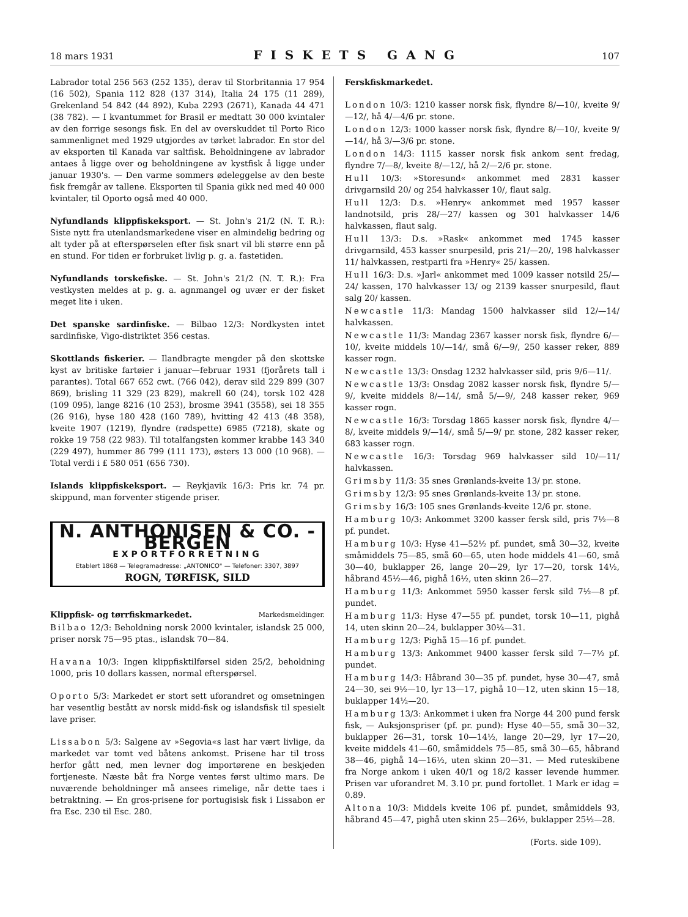18 mars 1931 FISKETS GANG 107
Labrador total 256 563 (252 135), derav til Storbritannia 17 954 (16 502), Spania 112 828 (137 314), Italia 24 175 (11 289), Grekenland 54 842 (44 892), Kuba 2293 (2671), Kanada 44 471 (38 782). — I kvantummet for Brasil er medtatt 30 000 kvintaler av den forrige sesongs fisk. En del av overskuddet til Porto Rico sammenlignet med 1929 utgjordes av tørket labrador. En stor del av eksporten til Kanada var saltfisk. Beholdningene av labrador antaes å ligge over og beholdningene av kystfisk å ligge under januar 1930's. — Den varme sommers ødeleggelse av den beste fisk fremgår av tallene. Eksporten til Spania gikk ned med 40 000 kvintaler, til Oporto også med 40 000.
Nyfundlands klippfiskeksport. — St. John's 21/2 (N. T. R.): Siste nytt fra utenlandsmarkedene viser en almindelig bedring og alt tyder på at efterspørselen efter fisk snart vil bli større enn på en stund. For tiden er forbruket livlig p. g. a. fastetiden.
Nyfundlands torskefiske. — St. John's 21/2 (N. T. R.): Fra vestkysten meldes at p. g. a. agnmangel og uvær er der fisket meget lite i uken.
Det spanske sardinfiske. — Bilbao 12/3: Nordkysten intet sardinfiske, Vigo-distriktet 356 cestas.
Skottlands fiskerier. — Ilandbragte mengder på den skottske kyst av britiske fartøier i januar—februar 1931 (fjorårets tall i parantes). Total 667 652 cwt. (766 042), derav sild 229 899 (307 869), brisling 11 329 (23 829), makrell 60 (24), torsk 102 428 (109 095), lange 8216 (10 253), brosme 3941 (3558), sei 18 355 (26 916), hyse 180 428 (160 789), hvitting 42 413 (48 358), kveite 1907 (1219), flyndre (rødspette) 6985 (7218), skate og rokke 19 758 (22 983). Til totalfangsten kommer krabbe 143 340 (229 497), hummer 86 799 (111 173), østers 13 000 (10 968). — Total verdi i £ 580 051 (656 730).
Islands klippfiskeksport. — Reykjavik 16/3: Pris kr. 74 pr. skippund, man forventer stigende priser.
N. ANTHONISEN & CO. - BERGEN
EXPORTFORRETNING
Etablert 1868 — Telegramadresse: „ANTONICO" — Telefoner: 3307, 3897
ROGN, TØRFISK, SILD
Klippfisk- og tørrfiskmarkedet. Markedsmeldinger.
Bilbao 12/3: Beholdning norsk 2000 kvintaler, islandsk 25 000, priser norsk 75—95 ptas., islandsk 70—84.
Havana 10/3: Ingen klippfisktilførsel siden 25/2, beholdning 1000, pris 10 dollars kassen, normal efterspørsel.
Oporto 5/3: Markedet er stort sett uforandret og omsetningen har vesentlig bestått av norsk midd-fisk og islandsfisk til spesielt lave priser.
Lissabon 5/3: Salgene av »Segovia«s last har vært livlige, da markedet var tomt ved båtens ankomst. Prisene har til tross herfor gått ned, men levner dog importørene en beskjeden fortjeneste. Næste båt fra Norge ventes først ultimo mars. De nuværende beholdninger må ansees rimelige, når dette taes i betraktning. — En gros-prisene for portugisisk fisk i Lissabon er fra Esc. 230 til Esc. 280.
Ferskfiskmarkedet.
London 10/3: 1210 kasser norsk fisk, flyndre 8/—10/, kveite 9/—12/, hå 4/—4/6 pr. stone.
London 12/3: 1000 kasser norsk fisk, flyndre 8/—10/, kveite 9/—14/, hå 3/—3/6 pr. stone.
London 14/3: 1115 kasser norsk fisk ankom sent fredag, flyndre 7/—8/, kveite 8/—12/, hå 2/—2/6 pr. stone.
Hull 10/3: »Storesund« ankommet med 2831 kasser drivgarnsild 20/ og 254 halvkasser 10/, flaut salg.
Hull 12/3: D.s. »Henry« ankommet med 1957 kasser landnotsild, pris 28/—27/ kassen og 301 halvkasser 14/6 halvkassen, flaut salg.
Hull 13/3: D.s. »Rask« ankommet med 1745 kasser drivgarnsild, 453 kasser snurpesild, pris 21/—20/, 198 halvkasser 11/ halvkassen, restparti fra »Henry« 25/ kassen.
Hull 16/3: D.s. »Jarl« ankommet med 1009 kasser notsild 25/—24/ kassen, 170 halvkasser 13/ og 2139 kasser snurpesild, flaut salg 20/ kassen.
Newcastle 11/3: Mandag 1500 halvkasser sild 12/—14/ halvkassen.
Newcastle 11/3: Mandag 2367 kasser norsk fisk, flyndre 6/—10/, kveite middels 10/—14/, små 6/—9/, 250 kasser reker, 889 kasser rogn.
Newcastle 13/3: Onsdag 1232 halvkasser sild, pris 9/6—11/.
Newcastle 13/3: Onsdag 2082 kasser norsk fisk, flyndre 5/—9/, kveite middels 8/—14/, små 5/—9/, 248 kasser reker, 969 kasser rogn.
Newcastle 16/3: Torsdag 1865 kasser norsk fisk, flyndre 4/—8/, kveite middels 9/—14/, små 5/—9/ pr. stone, 282 kasser reker, 683 kasser rogn.
Newcastle 16/3: Torsdag 969 halvkasser sild 10/—11/ halvkassen.
Grimsby 11/3: 35 snes Grønlands-kveite 13/ pr. stone.
Grimsby 12/3: 95 snes Grønlands-kveite 13/ pr. stone.
Grimsby 16/3: 105 snes Grønlands-kveite 12/6 pr. stone.
Hamburg 10/3: Ankommet 3200 kasser fersk sild, pris 7½—8 pf. pundet.
Hamburg 10/3: Hyse 41—52½ pf. pundet, små 30—32, kveite småmiddels 75—85, små 60—65, uten hode middels 41—60, små 30—40, buklapper 26, lange 20—29, lyr 17—20, torsk 14½, håbrand 45½—46, pighå 16½, uten skinn 26—27.
Hamburg 11/3: Ankommet 5950 kasser fersk sild 7½—8 pf. pundet.
Hamburg 11/3: Hyse 47—55 pf. pundet, torsk 10—11, pighå 14, uten skinn 20—24, buklapper 30¼—31.
Hamburg 12/3: Pighå 15—16 pf. pundet.
Hamburg 13/3: Ankommet 9400 kasser fersk sild 7—7½ pf. pundet.
Hamburg 14/3: Håbrand 30—35 pf. pundet, hyse 30—47, små 24—30, sei 9½—10, lyr 13—17, pighå 10—12, uten skinn 15—18, buklapper 14½—20.
Hamburg 13/3: Ankommet i uken fra Norge 44 200 pund fersk fisk, — Auksjonspriser (pf. pr. pund): Hyse 40—55, små 30—32, buklapper 26—31, torsk 10—14½, lange 20—29, lyr 17—20, kveite middels 41—60, småmiddels 75—85, små 30—65, håbrand 38—46, pighå 14—16½, uten skinn 20—31. — Med ruteskibene fra Norge ankom i uken 40/1 og 18/2 kasser levende hummer. Prisen var uforandret M. 3.10 pr. pund fortollet. 1 Mark er idag = 0.89.
Altona 10/3: Middels kveite 106 pf. pundet, småmiddels 93, håbrand 45—47, pighå uten skinn 25—26½, buklapper 25½—28.
(Forts. side 109).